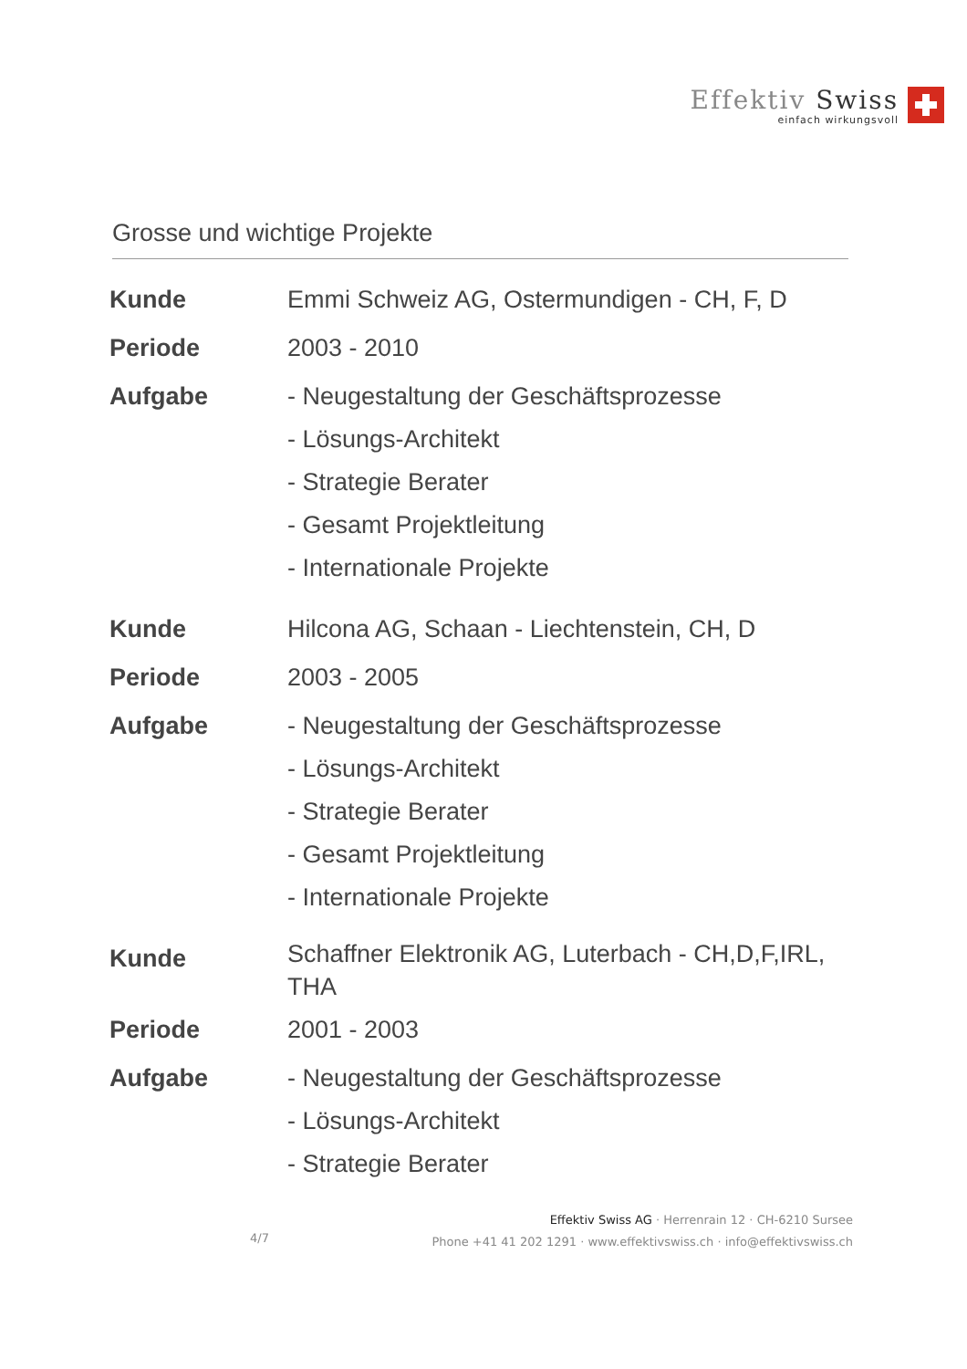Effektiv Swiss
einfach wirkungsvoll
Grosse und wichtige Projekte
| Kunde | Emmi Schweiz AG, Ostermundigen - CH, F, D |
| Periode | 2003 - 2010 |
| Aufgabe | - Neugestaltung der Geschäftsprozesse - Lösungs-Architekt - Strategie Berater - Gesamt Projektleitung - Internationale Projekte |
| Kunde | Hilcona AG, Schaan - Liechtenstein, CH, D |
| Periode | 2003 - 2005 |
| Aufgabe | - Neugestaltung der Geschäftsprozesse - Lösungs-Architekt - Strategie Berater - Gesamt Projektleitung - Internationale Projekte |
| Kunde | Schaffner Elektronik AG, Luterbach - CH,D,F,IRL, THA |
| Periode | 2001 - 2003 |
| Aufgabe | - Neugestaltung der Geschäftsprozesse - Lösungs-Architekt - Strategie Berater |
Effektiv Swiss AG · Herrenrain 12 · CH-6210 Sursee
Phone +41 41 202 1291 · www.effektivswiss.ch · info@effektivswiss.ch
4/7